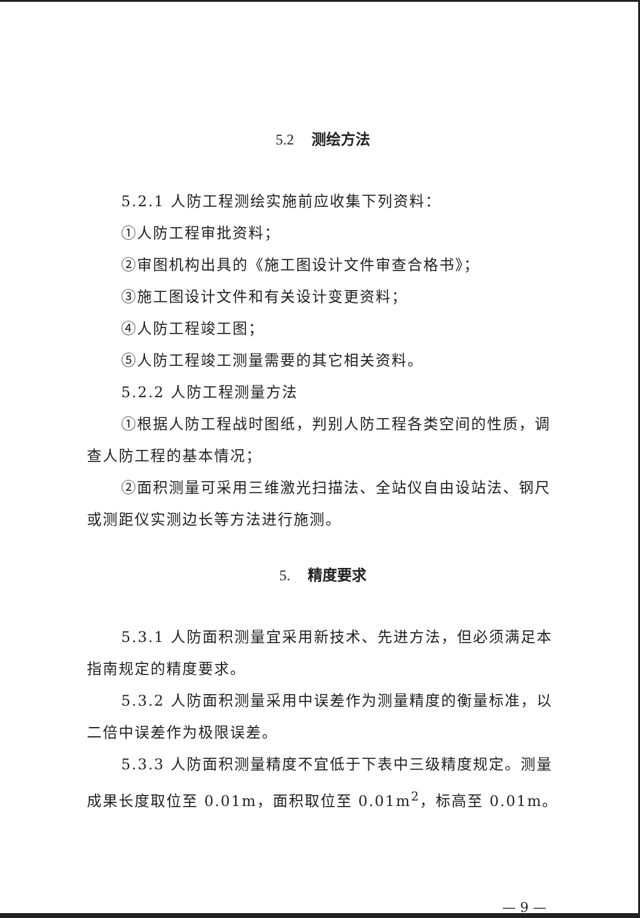5.2 测绘方法
5.2.1 人防工程测绘实施前应收集下列资料：
①人防工程审批资料；
②审图机构出具的《施工图设计文件审查合格书》；
③施工图设计文件和有关设计变更资料；
④人防工程竣工图；
⑤人防工程竣工测量需要的其它相关资料。
5.2.2 人防工程测量方法
①根据人防工程战时图纸，判别人防工程各类空间的性质，调查人防工程的基本情况；
②面积测量可采用三维激光扫描法、全站仪自由设站法、钢尺或测距仪实测边长等方法进行施测。
5. 精度要求
5.3.1 人防面积测量宜采用新技术、先进方法，但必须满足本指南规定的精度要求。
5.3.2 人防面积测量采用中误差作为测量精度的衡量标准，以二倍中误差作为极限误差。
5.3.3 人防面积测量精度不宜低于下表中三级精度规定。测量成果长度取位至 0.01m，面积取位至 0.01m<sup>2</sup>，标高至 0.01m。
— 9 —